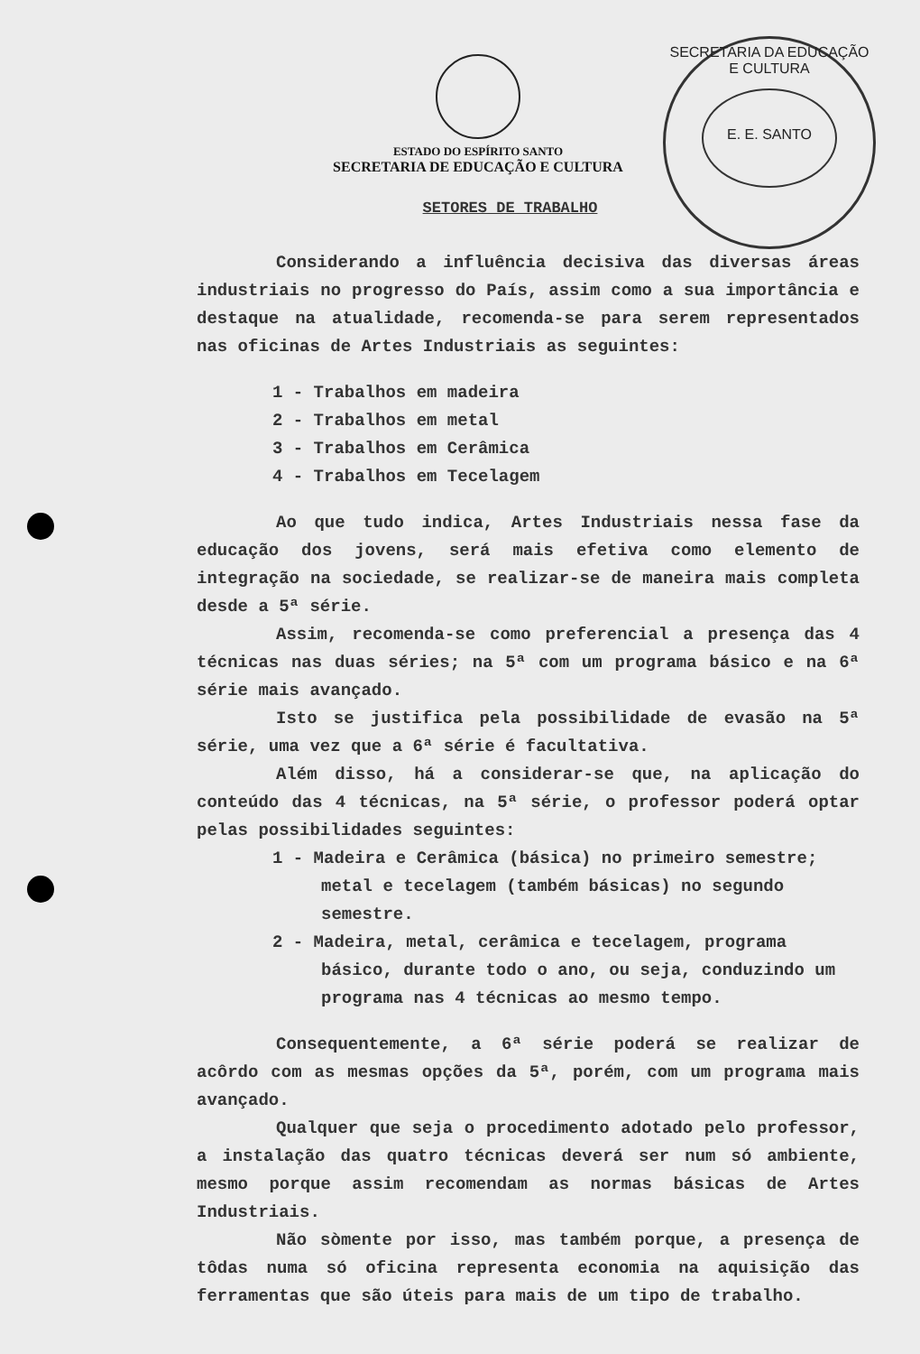ESTADO DO ESPÍRITO SANTO
SECRETARIA DE EDUCAÇÃO E CULTURA
SECRETARIA DA EDUCAÇÃO E CULTURA
E. E. SANTO
SETORES DE TRABALHO
Considerando a influência decisiva das diversas áreas industriais no progresso do País, assim como a sua importância e destaque na atualidade, recomenda-se para serem representados nas oficinas de Artes Industriais as seguintes:
1 - Trabalhos em madeira
2 - Trabalhos em metal
3 - Trabalhos em Cerâmica
4 - Trabalhos em Tecelagem
Ao que tudo indica, Artes Industriais nessa fase da educação dos jovens, será mais efetiva como elemento de integração na sociedade, se realizar-se de maneira mais completa desde a 5ª série.
Assim, recomenda-se como preferencial a presença das 4 técnicas nas duas séries; na 5ª com um programa básico e na 6ª série mais avançado.
Isto se justifica pela possibilidade de evasão na 5ª série, uma vez que a 6ª série é facultativa.
Além disso, há a considerar-se que, na aplicação do conteúdo das 4 técnicas, na 5ª série, o professor poderá optar pelas possibilidades seguintes:
1 - Madeira e Cerâmica (básica) no primeiro semestre; metal e tecelagem (também básicas) no segundo semestre.
2 - Madeira, metal, cerâmica e tecelagem, programa básico, durante todo o ano, ou seja, conduzindo um programa nas 4 técnicas ao mesmo tempo.
Consequentemente, a 6ª série poderá se realizar de acôrdo com as mesmas opções da 5ª, porém, com um programa mais avançado.
Qualquer que seja o procedimento adotado pelo professor, a instalação das quatro técnicas deverá ser num só ambiente, mesmo porque assim recomendam as normas básicas de Artes Industriais.
Não sòmente por isso, mas também porque, a presença de tôdas numa só oficina representa economia na aquisição das ferramentas que são úteis para mais de um tipo de trabalho.